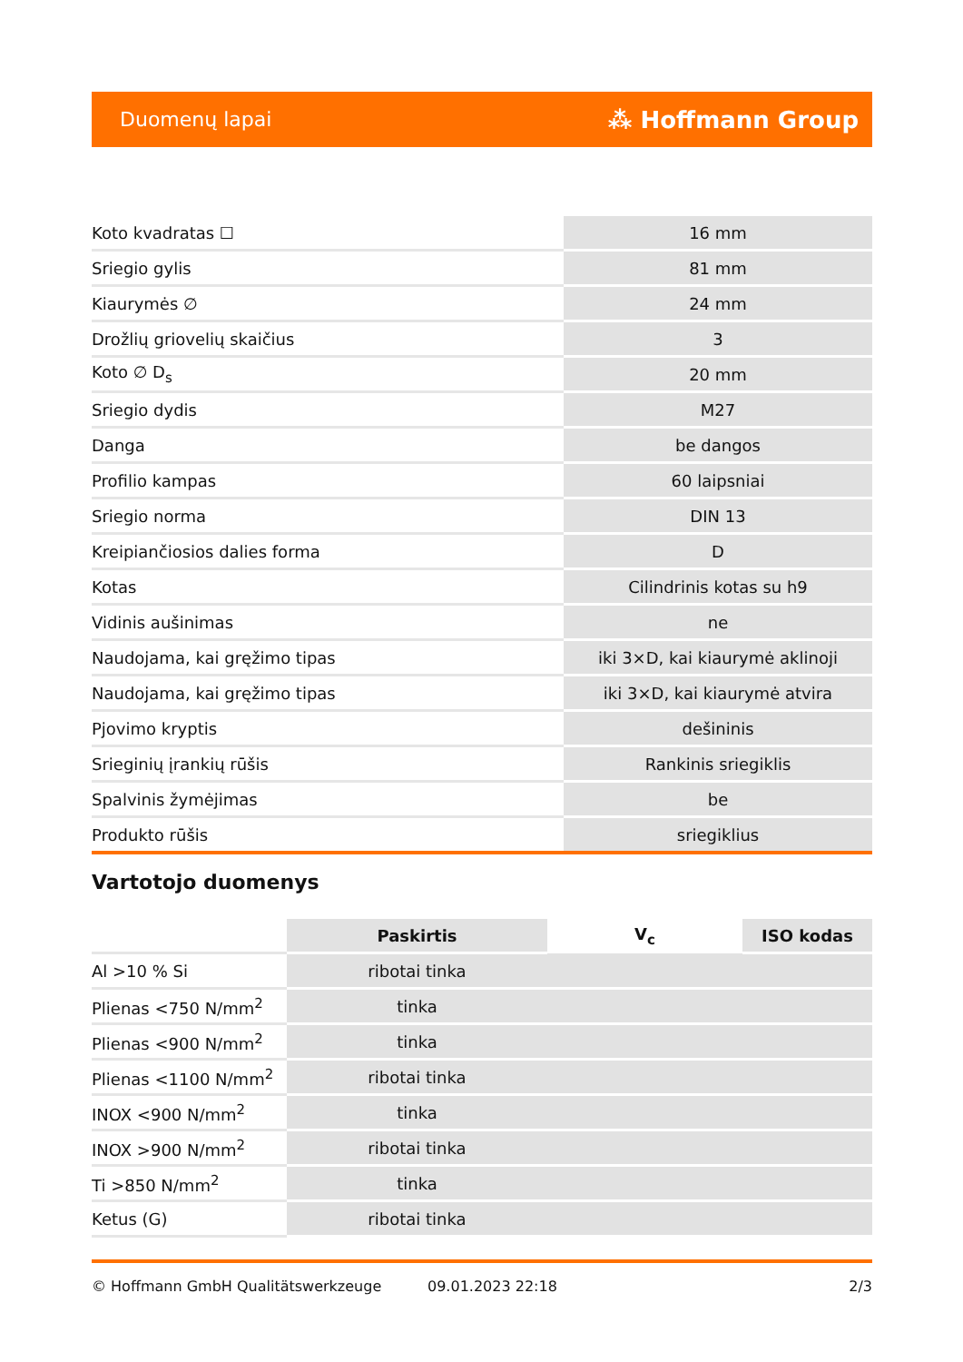Duomenų lapai ⁂ Hoffmann Group
| Koto kvadratas ☐ | 16 mm |
| Sriegio gylis | 81 mm |
| Kiaurymės ∅ | 24 mm |
| Drožlių griovelių skaičius | 3 |
| Koto ∅ D<sub>s</sub> | 20 mm |
| Sriegio dydis | M27 |
| Danga | be dangos |
| Profilio kampas | 60 laipsniai |
| Sriegio norma | DIN 13 |
| Kreipiančiosios dalies forma | D |
| Kotas | Cilindrinis kotas su h9 |
| Vidinis aušinimas | ne |
| Naudojama, kai gręžimo tipas | iki 3×D, kai kiaurymė aklinoji |
| Naudojama, kai gręžimo tipas | iki 3×D, kai kiaurymė atvira |
| Pjovimo kryptis | dešininis |
| Srieginių įrankių rūšis | Rankinis sriegiklis |
| Spalvinis žymėjimas | be |
| Produkto rūšis | sriegiklius |
Vartotojo duomenys
| | Paskirtis | V<sub>c</sub> | ISO kodas |
| Al >10 % Si | ribotai tinka | | |
| Plienas <750 N/mm<sup>2</sup> | tinka | | |
| Plienas <900 N/mm<sup>2</sup> | tinka | | |
| Plienas <1100 N/mm<sup>2</sup> | ribotai tinka | | |
| INOX <900 N/mm<sup>2</sup> | tinka | | |
| INOX >900 N/mm<sup>2</sup> | ribotai tinka | | |
| Ti >850 N/mm<sup>2</sup> | tinka | | |
| Ketus (G) | ribotai tinka | | |
© Hoffmann GmbH Qualitätswerkzeuge 09.01.2023 22:18 2/3